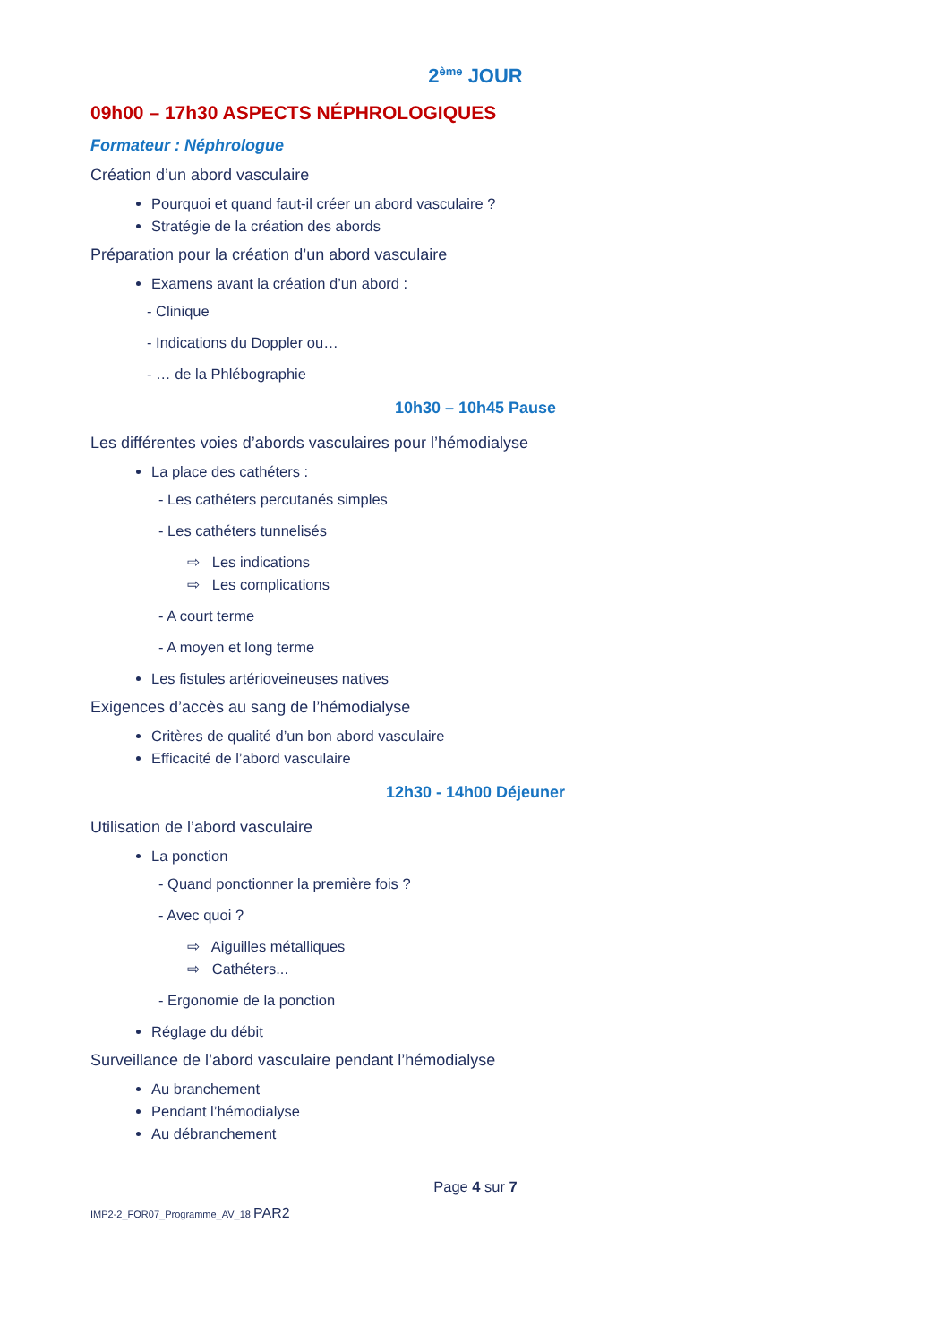2<sup>ème</sup> JOUR
09h00 – 17h30 ASPECTS NÉPHROLOGIQUES
Formateur : Néphrologue
Création d’un abord vasculaire
Pourquoi et quand faut-il créer un abord vasculaire ?
Stratégie de la création des abords
Préparation pour la création d’un abord vasculaire
Examens avant la création d’un abord :
- Clinique
- Indications du Doppler ou…
- … de la Phlébographie
10h30 – 10h45 Pause
Les différentes voies d’abords vasculaires pour l’hémodialyse
La place des cathéters :
- Les cathéters percutanés simples
- Les cathéters tunnelisés
⇨ Les indications
⇨ Les complications
- A court terme
- A moyen et long terme
Les fistules artérioveineuses natives
Exigences d’accès au sang de l’hémodialyse
Critères de qualité d’un bon abord vasculaire
Efficacité de l’abord vasculaire
12h30 - 14h00 Déjeuner
Utilisation de l’abord vasculaire
La ponction
- Quand ponctionner la première fois ?
- Avec quoi ?
⇨ Aiguilles métalliques
⇨ Cathéters...
- Ergonomie de la ponction
Réglage du débit
Surveillance de l’abord vasculaire pendant l’hémodialyse
Au branchement
Pendant l’hémodialyse
Au débranchement
Page 4 sur 7
IMP2-2_FOR07_Programme_AV_18 PAR2